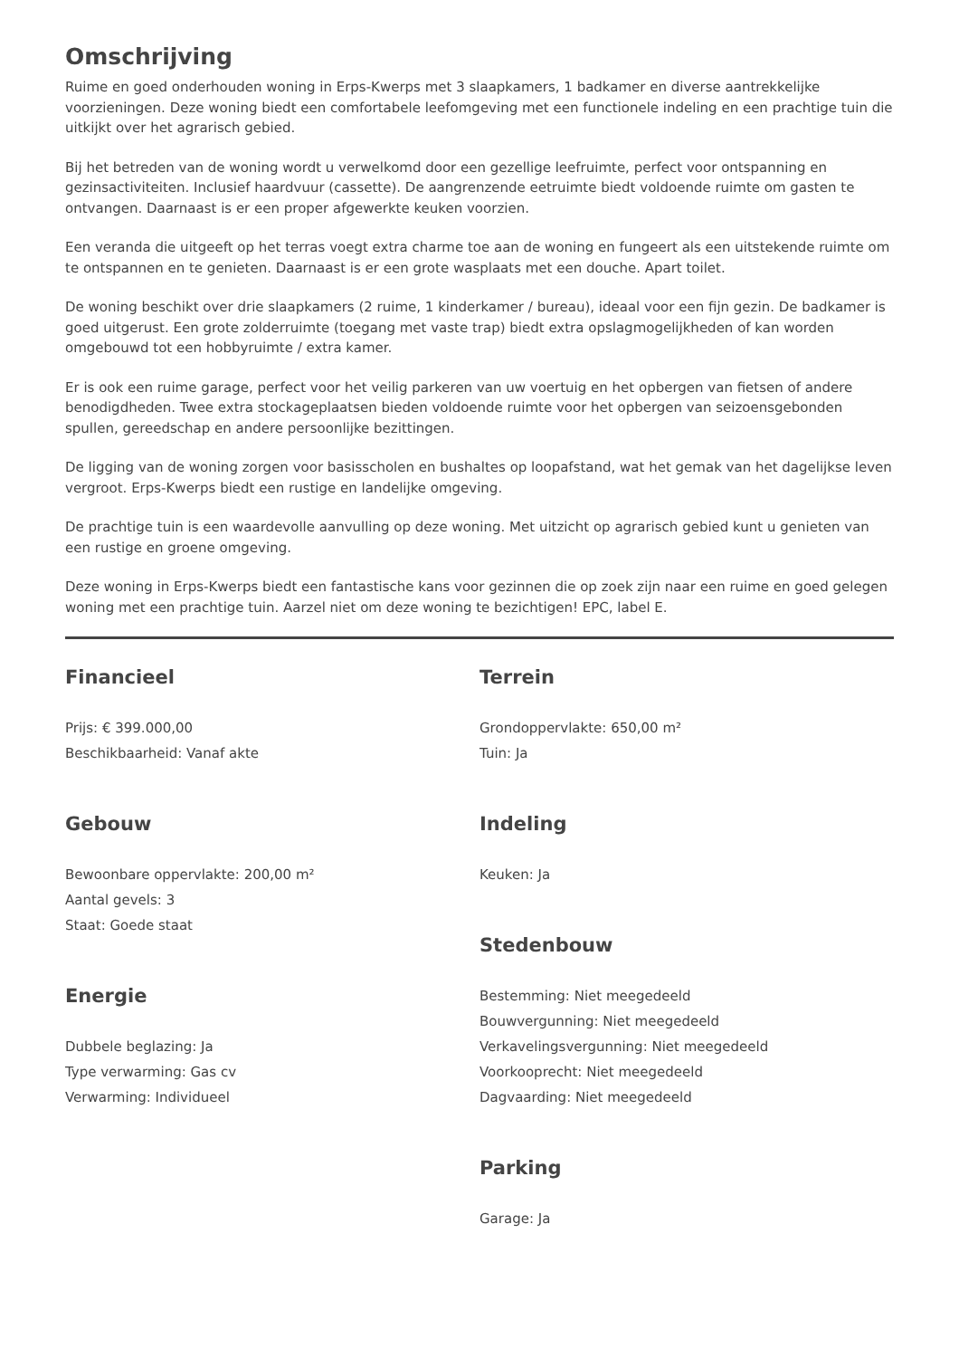Omschrijving
Ruime en goed onderhouden woning in Erps-Kwerps met 3 slaapkamers, 1 badkamer en diverse aantrekkelijke voorzieningen. Deze woning biedt een comfortabele leefomgeving met een functionele indeling en een prachtige tuin die uitkijkt over het agrarisch gebied.
Bij het betreden van de woning wordt u verwelkomd door een gezellige leefruimte, perfect voor ontspanning en gezinsactiviteiten. Inclusief haardvuur (cassette). De aangrenzende eetruimte biedt voldoende ruimte om gasten te ontvangen. Daarnaast is er een proper afgewerkte keuken voorzien.
Een veranda die uitgeeft op het terras voegt extra charme toe aan de woning en fungeert als een uitstekende ruimte om te ontspannen en te genieten. Daarnaast is er een grote wasplaats met een douche. Apart toilet.
De woning beschikt over drie slaapkamers (2 ruime, 1 kinderkamer / bureau), ideaal voor een fijn gezin. De badkamer is goed uitgerust. Een grote zolderruimte (toegang met vaste trap) biedt extra opslagmogelijkheden of kan worden omgebouwd tot een hobbyruimte / extra kamer.
Er is ook een ruime garage, perfect voor het veilig parkeren van uw voertuig en het opbergen van fietsen of andere benodigdheden. Twee extra stockageplaatsen bieden voldoende ruimte voor het opbergen van seizoensgebonden spullen, gereedschap en andere persoonlijke bezittingen.
De ligging van de woning zorgen voor basisscholen en bushaltes op loopafstand, wat het gemak van het dagelijkse leven vergroot. Erps-Kwerps biedt een rustige en landelijke omgeving.
De prachtige tuin is een waardevolle aanvulling op deze woning. Met uitzicht op agrarisch gebied kunt u genieten van een rustige en groene omgeving.
Deze woning in Erps-Kwerps biedt een fantastische kans voor gezinnen die op zoek zijn naar een ruime en goed gelegen woning met een prachtige tuin. Aarzel niet om deze woning te bezichtigen! EPC, label E.
Financieel
Prijs: € 399.000,00
Beschikbaarheid: Vanaf akte
Gebouw
Bewoonbare oppervlakte: 200,00 m²
Aantal gevels: 3
Staat: Goede staat
Energie
Dubbele beglazing: Ja
Type verwarming: Gas cv
Verwarming: Individueel
Terrein
Grondoppervlakte: 650,00 m²
Tuin: Ja
Indeling
Keuken: Ja
Stedenbouw
Bestemming: Niet meegedeeld
Bouwvergunning: Niet meegedeeld
Verkavelingsvergunning: Niet meegedeeld
Voorkooprecht: Niet meegedeeld
Dagvaarding: Niet meegedeeld
Parking
Garage: Ja